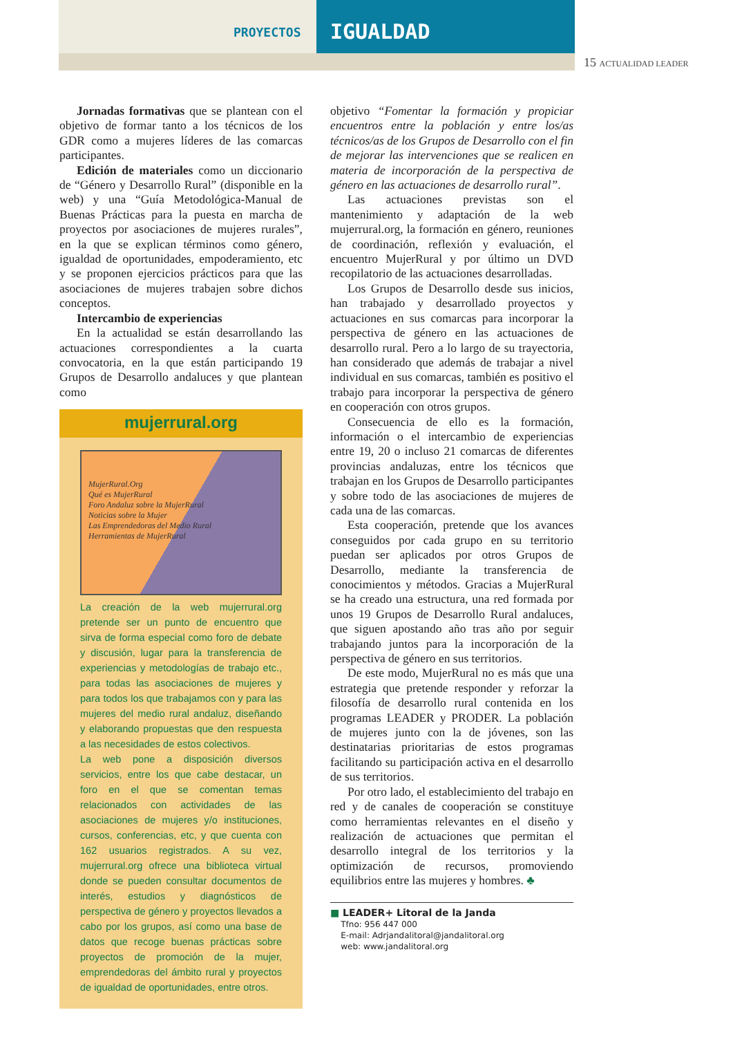PROYECTOS IGUALDAD
15 ACTUALIDAD LEADER
Jornadas formativas que se plantean con el objetivo de formar tanto a los técnicos de los GDR como a mujeres líderes de las comarcas participantes.
Edición de materiales como un diccionario de “Género y Desarrollo Rural” (disponible en la web) y una “Guía Metodológica-Manual de Buenas Prácticas para la puesta en marcha de proyectos por asociaciones de mujeres rurales”, en la que se explican términos como género, igualdad de oportunidades, empoderamiento, etc y se proponen ejercicios prácticos para que las asociaciones de mujeres trabajen sobre dichos conceptos.
Intercambio de experiencias
En la actualidad se están desarrollando las actuaciones correspondientes a la cuarta convocatoria, en la que están participando 19 Grupos de Desarrollo andaluces y que plantean como
mujerrural.org
MujerRural.Org
Qué es MujerRural
Foro Andaluz sobre la MujerRural
Noticias sobre la Mujer
Las Emprendedoras del Medio Rural
Herramientas de MujerRural
La creación de la web mujerrural.org pretende ser un punto de encuentro que sirva de forma especial como foro de debate y discusión, lugar para la transferencia de experiencias y metodologías de trabajo etc., para todas las asociaciones de mujeres y para todos los que trabajamos con y para las mujeres del medio rural andaluz, diseñando y elaborando propuestas que den respuesta a las necesidades de estos colectivos.
La web pone a disposición diversos servicios, entre los que cabe destacar, un foro en el que se comentan temas relacionados con actividades de las asociaciones de mujeres y/o instituciones, cursos, conferencias, etc, y que cuenta con 162 usuarios registrados. A su vez, mujerrural.org ofrece una biblioteca virtual donde se pueden consultar documentos de interés, estudios y diagnósticos de perspectiva de género y proyectos llevados a cabo por los grupos, así como una base de datos que recoge buenas prácticas sobre proyectos de promoción de la mujer, emprendedoras del ámbito rural y proyectos de igualdad de oportunidades, entre otros.
objetivo “Fomentar la formación y propiciar encuentros entre la población y entre los/as técnicos/as de los Grupos de Desarrollo con el fin de mejorar las intervenciones que se realicen en materia de incorporación de la perspectiva de género en las actuaciones de desarrollo rural”.
Las actuaciones previstas son el mantenimiento y adaptación de la web mujerrural.org, la formación en género, reuniones de coordinación, reflexión y evaluación, el encuentro MujerRural y por último un DVD recopilatorio de las actuaciones desarrolladas.
Los Grupos de Desarrollo desde sus inicios, han trabajado y desarrollado proyectos y actuaciones en sus comarcas para incorporar la perspectiva de género en las actuaciones de desarrollo rural. Pero a lo largo de su trayectoria, han considerado que además de trabajar a nivel individual en sus comarcas, también es positivo el trabajo para incorporar la perspectiva de género en cooperación con otros grupos.
Consecuencia de ello es la formación, información o el intercambio de experiencias entre 19, 20 o incluso 21 comarcas de diferentes provincias andaluzas, entre los técnicos que trabajan en los Grupos de Desarrollo participantes y sobre todo de las asociaciones de mujeres de cada una de las comarcas.
Esta cooperación, pretende que los avances conseguidos por cada grupo en su territorio puedan ser aplicados por otros Grupos de Desarrollo, mediante la transferencia de conocimientos y métodos. Gracias a MujerRural se ha creado una estructura, una red formada por unos 19 Grupos de Desarrollo Rural andaluces, que siguen apostando año tras año por seguir trabajando juntos para la incorporación de la perspectiva de género en sus territorios.
De este modo, MujerRural no es más que una estrategia que pretende responder y reforzar la filosofía de desarrollo rural contenida en los programas LEADER y PRODER. La población de mujeres junto con la de jóvenes, son las destinatarias prioritarias de estos programas facilitando su participación activa en el desarrollo de sus territorios.
Por otro lado, el establecimiento del trabajo en red y de canales de cooperación se constituye como herramientas relevantes en el diseño y realización de actuaciones que permitan el desarrollo integral de los territorios y la optimización de recursos, promoviendo equilibrios entre las mujeres y hombres. ♣
■ LEADER+ Litoral de la Janda
Tfno: 956 447 000
E-mail: Adrjandalitoral@jandalitoral.org
web: www.jandalitoral.org